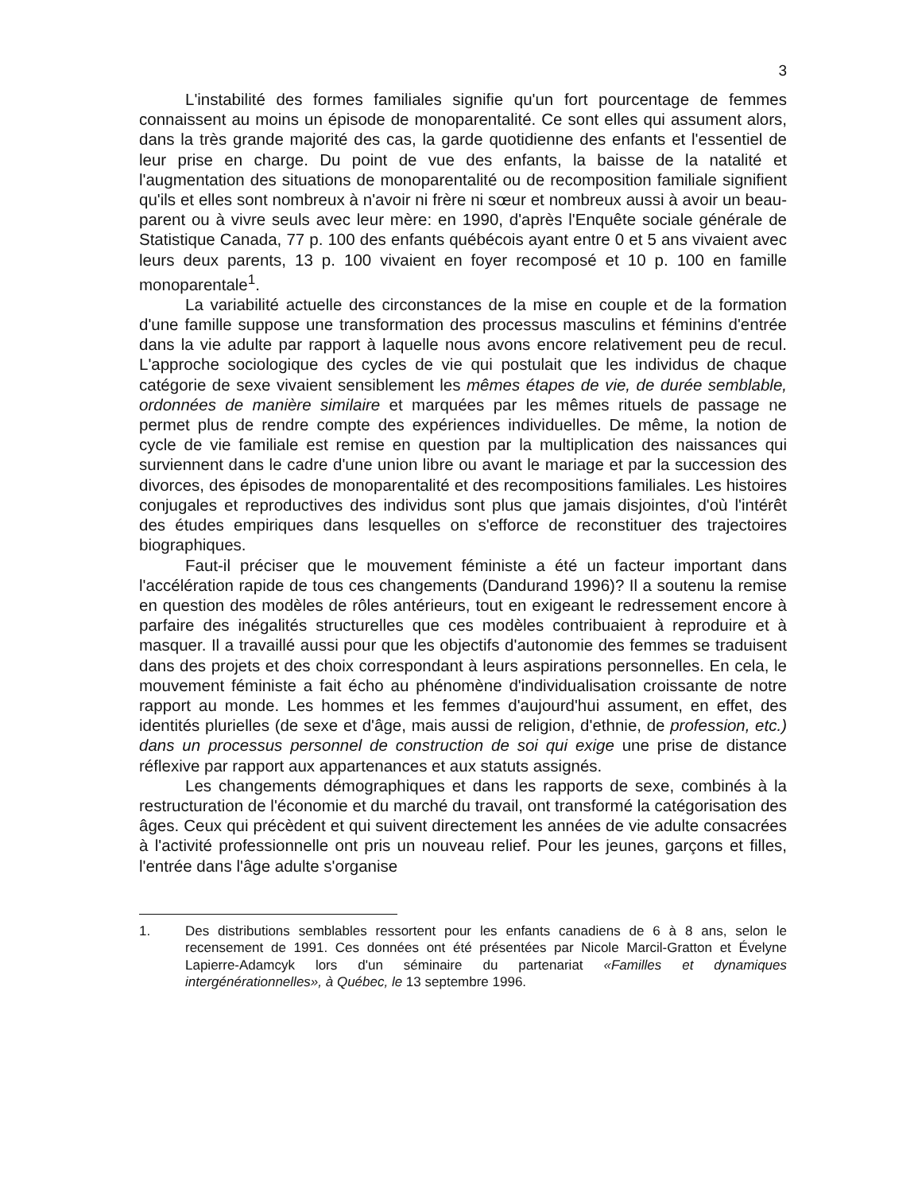3
L'instabilité des formes familiales signifie qu'un fort pourcentage de femmes connaissent au moins un épisode de monoparentalité. Ce sont elles qui assument alors, dans la très grande majorité des cas, la garde quotidienne des enfants et l'essentiel de leur prise en charge. Du point de vue des enfants, la baisse de la natalité et l'augmentation des situations de monoparentalité ou de recomposition familiale signifient qu'ils et elles sont nombreux à n'avoir ni frère ni sœur et nombreux aussi à avoir un beau-parent ou à vivre seuls avec leur mère: en 1990, d'après l'Enquête sociale générale de Statistique Canada, 77 p. 100 des enfants québécois ayant entre 0 et 5 ans vivaient avec leurs deux parents, 13 p. 100 vivaient en foyer recomposé et 10 p. 100 en famille monoparentale<sup>1</sup>.
La variabilité actuelle des circonstances de la mise en couple et de la formation d'une famille suppose une transformation des processus masculins et féminins d'entrée dans la vie adulte par rapport à laquelle nous avons encore relativement peu de recul. L'approche sociologique des cycles de vie qui postulait que les individus de chaque catégorie de sexe vivaient sensiblement les mêmes étapes de vie, de durée semblable, ordonnées de manière similaire et marquées par les mêmes rituels de passage ne permet plus de rendre compte des expériences individuelles. De même, la notion de cycle de vie familiale est remise en question par la multiplication des naissances qui surviennent dans le cadre d'une union libre ou avant le mariage et par la succession des divorces, des épisodes de monoparentalité et des recompositions familiales. Les histoires conjugales et reproductives des individus sont plus que jamais disjointes, d'où l'intérêt des études empiriques dans lesquelles on s'efforce de reconstituer des trajectoires biographiques.
Faut-il préciser que le mouvement féministe a été un facteur important dans l'accélération rapide de tous ces changements (Dandurand 1996)? Il a soutenu la remise en question des modèles de rôles antérieurs, tout en exigeant le redressement encore à parfaire des inégalités structurelles que ces modèles contribuaient à reproduire et à masquer. Il a travaillé aussi pour que les objectifs d'autonomie des femmes se traduisent dans des projets et des choix correspondant à leurs aspirations personnelles. En cela, le mouvement féministe a fait écho au phénomène d'individualisation croissante de notre rapport au monde. Les hommes et les femmes d'aujourd'hui assument, en effet, des identités plurielles (de sexe et d'âge, mais aussi de religion, d'ethnie, de profession, etc.) dans un processus personnel de construction de soi qui exige une prise de distance réflexive par rapport aux appartenances et aux statuts assignés.
Les changements démographiques et dans les rapports de sexe, combinés à la restructuration de l'économie et du marché du travail, ont transformé la catégorisation des âges. Ceux qui précèdent et qui suivent directement les années de vie adulte consacrées à l'activité professionnelle ont pris un nouveau relief. Pour les jeunes, garçons et filles, l'entrée dans l'âge adulte s'organise
1. Des distributions semblables ressortent pour les enfants canadiens de 6 à 8 ans, selon le recensement de 1991. Ces données ont été présentées par Nicole Marcil-Gratton et Évelyne Lapierre-Adamcyk lors d'un séminaire du partenariat «Familles et dynamiques intergénérationnelles», à Québec, le 13 septembre 1996.